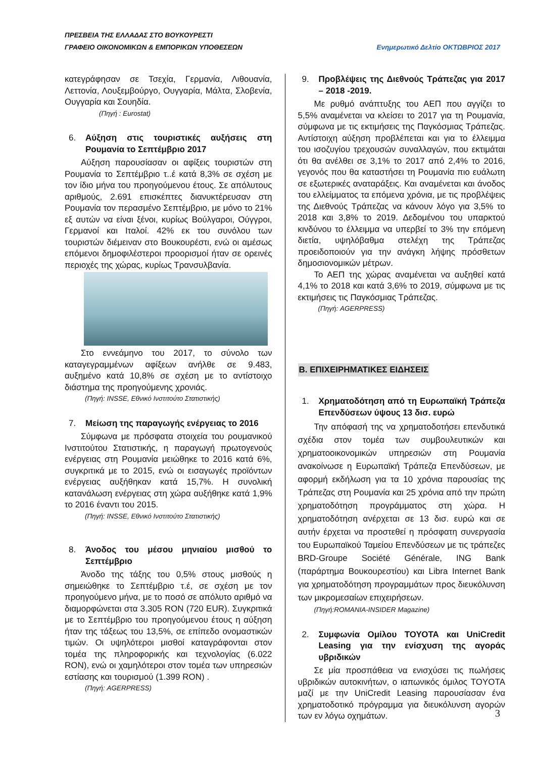ΠΡΕΣΒΕΙΑ ΤΗΣ ΕΛΛΑΔΑΣ ΣΤΟ ΒΟΥΚΟΥΡΕΣΤΙ
Ενημερωτικό Δελτίο ΟΚΤΩΒΡΙΟΣ 2017 ΓΡΑΦΕΙΟ ΟΙΚΟΝΟΜΙΚΩΝ & ΕΜΠΟΡΙΚΩΝ ΥΠΟΘΕΣΕΩΝ
κατεγράφησαν σε Τσεχία, Γερμανία, Λιθουανία, Λεττονία, Λουξεμβούργο, Ουγγαρία, Μάλτα, Σλοβενία, Ουγγαρία και Σουηδία.
(Πηγή : Eurostat)
6. Αύξηση στις τουριστικές αυξήσεις στη Ρουμανία το Σεπτέμβριο 2017
Αύξηση παρουσίασαν οι αφίξεις τουριστών στη Ρουμανία το Σεπτέμβριο τ..έ κατά 8,3% σε σχέση με τον ίδιο μήνα του προηγούμενου έτους. Σε απόλυτους αριθμούς, 2.691 επισκέπτες διανυκτέρευσαν στη Ρουμανία τον περασμένο Σεπτέμβριο, με μόνο το 21% εξ αυτών να είναι ξένοι, κυρίως Βούλγαροι, Ούγγροι, Γερμανοί και Ιταλοί. 42% εκ του συνόλου των τουριστών διέμειναν στο Βουκουρέστι, ενώ οι αμέσως επόμενοι δημοφιλέστεροι προορισμοί ήταν σε ορεινές περιοχές της χώρας, κυρίως Τρανσυλβανία.
Στο εννεάμηνο του 2017, το σύνολο των καταγεγραμμένων αφίξεων ανήλθε σε 9.483, αυξημένο κατά 10,8% σε σχέση με το αντίστοιχο διάστημα της προηγούμενης χρονιάς.
(Πηγή: INSSE, Εθνικό Ινστιτούτο Στατιστικής)
7. Μείωση της παραγωγής ενέργειας το 2016
Σύμφωνα με πρόσφατα στοιχεία του ρουμανικού Ινστιτούτου Στατιστικής, η παραγωγή πρωτογενούς ενέργειας στη Ρουμανία μειώθηκε το 2016 κατά 6%, συγκριτικά με το 2015, ενώ οι εισαγωγές προϊόντων ενέργειας αυξήθηκαν κατά 15,7%. Η συνολική κατανάλωση ενέργειας στη χώρα αυξήθηκε κατά 1,9% το 2016 έναντι του 2015.
(Πηγή: INSSE, Εθνικό Ινστιτούτο Στατιστικής)
8. Άνοδος του μέσου μηνιαίου μισθού το Σεπτέμβριο
Άνοδο της τάξης του 0,5% στους μισθούς η σημειώθηκε το Σεπτέμβριο τ.έ, σε σχέση με τον προηγούμενο μήνα, με το ποσό σε απόλυτο αριθμό να διαμορφώνεται στα 3.305 RON (720 EUR). Συγκριτικά με το Σεπτέμβριο του προηγούμενου έτους η αύξηση ήταν της τάξεως του 13,5%, σε επίπεδο ονομαστικών τιμών. Οι υψηλότεροι μισθοί καταγράφονται στον τομέα της πληροφορικής και τεχνολογίας (6.022 RON), ενώ οι χαμηλότεροι στον τομέα των υπηρεσιών εστίασης και τουρισμού (1.399 RON) .
(Πηγή: AGERPRESS)
9. Προβλέψεις της Διεθνούς Τράπεζας για 2017 – 2018 -2019.
Με ρυθμό ανάπτυξης του ΑΕΠ που αγγίζει το 5,5% αναμένεται να κλείσει το 2017 για τη Ρουμανία, σύμφωνα με τις εκτιμήσεις της Παγκόσμιας Τράπεζας. Αντίστοιχη αύξηση προβλέπεται και για το έλλειμμα του ισοζυγίου τρεχουσών συναλλαγών, που εκτιμάται ότι θα ανέλθει σε 3,1% το 2017 από 2,4% το 2016, γεγονός που θα καταστήσει τη Ρουμανία πιο ευάλωτη σε εξωτερικές αναταράξεις. Και αναμένεται και άνοδος του ελλείμματος τα επόμενα χρόνια, με τις προβλέψεις της Διεθνούς Τράπεζας να κάνουν λόγο για 3,5% το 2018 και 3,8% το 2019. Δεδομένου του υπαρκτού κινδύνου το έλλειμμα να υπερβεί το 3% την επόμενη διετία, υψηλόβαθμα στελέχη της Τράπεζας προειδοποιούν για την ανάγκη λήψης πρόσθετων δημοσιονομικών μέτρων.
Το ΑΕΠ της χώρας αναμένεται να αυξηθεί κατά 4,1% το 2018 και κατά 3,6% το 2019, σύμφωνα με τις εκτιμήσεις τις Παγκόσμιας Τράπεζας.
(Πηγή: AGERPRESS)
Β. ΕΠΙΧΕΙΡΗΜΑΤΙΚΕΣ ΕΙΔΗΣΕΙΣ
1. Χρηματοδότηση από τη Ευρωπαϊκή Τράπεζα Επενδύσεων ύψους 13 δισ. ευρώ
Την απόφασή της να χρηματοδοτήσει επενδυτικά σχέδια στον τομέα των συμβουλευτικών και χρηματοοικονομικών υπηρεσιών στη Ρουμανία ανακοίνωσε η Ευρωπαϊκή Τράπεζα Επενδύσεων, με αφορμή εκδήλωση για τα 10 χρόνια παρουσίας της Τράπεζας στη Ρουμανία και 25 χρόνια από την πρώτη χρηματοδότηση προγράμματος στη χώρα. Η χρηματοδότηση ανέρχεται σε 13 δισ. ευρώ και σε αυτήν έρχεται να προστεθεί η πρόσφατη συνεργασία του Ευρωπαϊκού Ταμείου Επενδύσεων με τις τράπεζες BRD-Groupe Société Générale, ING Bank (παράρτημα Βουκουρεστίου) και Libra Internet Bank για χρηματοδότηση προγραμμάτων προς διευκόλυνση των μικρομεσαίων επιχειρήσεων.
(Πηγή:ROMANIA-INSIDER Magazine)
2. Συμφωνία Ομίλου ΤΟΥΟΤΑ και UniCredit Leasing για την ενίσχυση της αγοράς υβριδικών
Σε μία προσπάθεια να ενισχύσει τις πωλήσεις υβριδικών αυτοκινήτων, ο ιαπωνικός όμιλος TOYOTA μαζί με την UniCredit Leasing παρουσίασαν ένα χρηματοδοτικό πρόγραμμα για διευκόλυνση αγορών των εν λόγω οχημάτων.
3